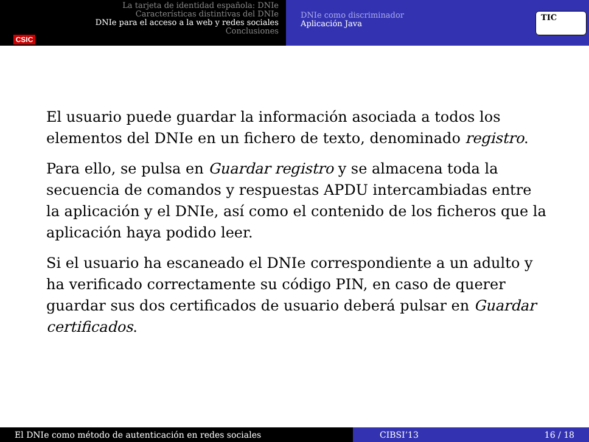CSIC La tarjeta de identidad española: DNIe
Características distintivas del DNIe
DNIe para el acceso a la web y redes sociales
Conclusiones
DNIe como discriminador
Aplicación Java
TIC
El usuario puede guardar la información asociada a todos los elementos del DNIe en un fichero de texto, denominado registro.
Para ello, se pulsa en Guardar registro y se almacena toda la secuencia de comandos y respuestas APDU intercambiadas entre la aplicación y el DNIe, así como el contenido de los ficheros que la aplicación haya podido leer.
Si el usuario ha escaneado el DNIe correspondiente a un adulto y ha verificado correctamente su código PIN, en caso de querer guardar sus dos certificados de usuario deberá pulsar en Guardar certificados.
El DNIe como método de autenticación en redes sociales CIBSI’13 16 / 18